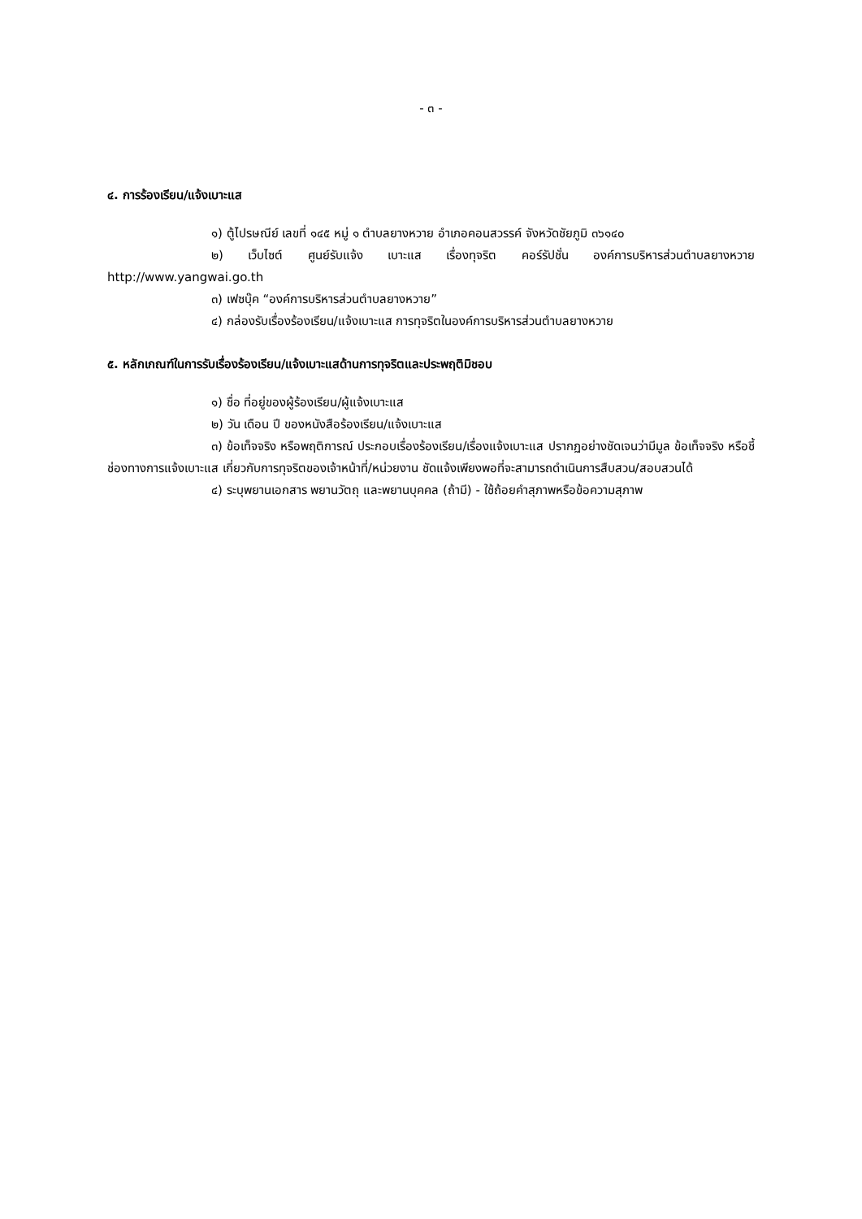- ๓ -
๔. การร้องเรียน/แจ้งเบาะแส
๑) ตู้ไปรษณีย์ เลขที่ ๑๔๕ หมู่ ๑ ตำบลยางหวาย อำเภอคอนสวรรค์ จังหวัดชัยภูมิ ๓๖๑๔๐
๒) เว็บไซต์ ศูนย์รับแจ้ง เบาะแส เรื่องทุจริต คอร์รัปชั่น องค์การบริหารส่วนตำบลยางหวาย http://www.yangwai.go.th
๓) เฟซบุ๊ค “องค์การบริหารส่วนตำบลยางหวาย”
๔) กล่องรับเรื่องร้องเรียน/แจ้งเบาะแส การทุจริตในองค์การบริหารส่วนตำบลยางหวาย
๕. หลักเกณฑ์ในการรับเรื่องร้องเรียน/แจ้งเบาะแสด้านการทุจริตและประพฤติมิชอบ
๑) ชื่อ ที่อยู่ของผู้ร้องเรียน/ผู้แจ้งเบาะแส
๒) วัน เดือน ปี ของหนังสือร้องเรียน/แจ้งเบาะแส
๓) ข้อเท็จจริง หรือพฤติการณ์ ประกอบเรื่องร้องเรียน/เรื่องแจ้งเบาะแส ปรากฏอย่างชัดเจนว่ามีมูล ข้อเท็จจริง หรือชี้ช่องทางการแจ้งเบาะแส เกี่ยวกับการทุจริตของเจ้าหน้าที่/หน่วยงาน ชัดแจ้งเพียงพอที่จะสามารถดำเนินการสืบสวน/สอบสวนได้
๔) ระบุพยานเอกสาร พยานวัตถุ และพยานบุคคล (ถ้ามี) - ใช้ถ้อยคำสุภาพหรือข้อความสุภาพ